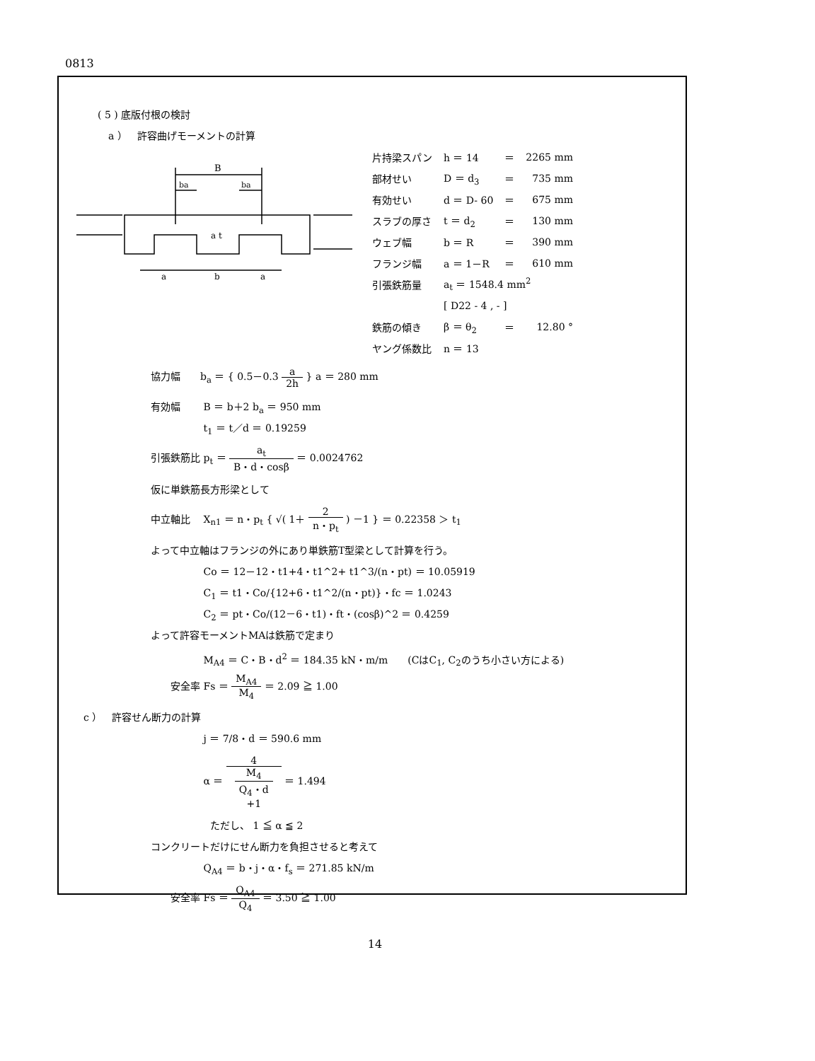0813
( 5 ) 底版付根の検討
a ）　許容曲げモーメントの計算
B
ba
ba
a t
a
b
a
| 片持梁スパン | h ＝ 14 | ＝ | 2265 mm |
| 部材せい | D ＝ d<sub>3</sub> | ＝ | 735 mm |
| 有効せい | d ＝ D- 60 | ＝ | 675 mm |
| スラブの厚さ | t ＝ d<sub>2</sub> | ＝ | 130 mm |
| ウェブ幅 | b ＝ R | ＝ | 390 mm |
| フランジ幅 | a ＝ 1－R | ＝ | 610 mm |
| 引張鉄筋量 | a<sub>t</sub> ＝ 1548.4 mm<sup>2</sup> | | |
| | [ D22 - 4 , - ] | | |
| 鉄筋の傾き | β ＝ θ<sub>2</sub> | ＝ | 12.80 ° |
| ヤング係数比 | n ＝ 13 | | |
協力幅　　b<sub>a</sub> ＝ { 0.5－0.3 a 2h } a ＝ 280 mm
有効幅　　 B ＝ b＋2 b<sub>a</sub> ＝ 950 mm
　　　　　 t<sub>1</sub> ＝ t／d ＝ 0.19259
引張鉄筋比 p<sub>t</sub> ＝ a<sub>t</sub> B・d・cosβ ＝ 0.0024762
仮に単鉄筋長方形梁として
中立軸比　 X<sub>n1</sub> ＝ n・p<sub>t</sub> { √( 1＋ 2 n・p<sub>t</sub> ) －1 } ＝ 0.22358 ＞ t<sub>1</sub>
よって中立軸はフランジの外にあり単鉄筋T型梁として計算を行う。
　　　　　 Co ＝ 12－12・t1+4・t1^2+ t1^3/(n・pt) ＝ 10.05919
　　　　　 C<sub>1</sub> ＝ t1・Co/{12+6・t1^2/(n・pt)}・fc ＝ 1.0243
　　　　　 C<sub>2</sub> ＝ pt・Co/(12－6・t1)・ft・(cosβ)^2 ＝ 0.4259
よって許容モーメントMAは鉄筋で定まり
　　　　　 M<sub>A4</sub> ＝ C・B・d<sup>2</sup> ＝ 184.35 kN・m/m　　(CはC<sub>1</sub>, C<sub>2</sub>のうち小さい方による)
　　安全率 Fs ＝ M<sub>A4</sub> M<sub>4</sub> ＝ 2.09 ≧ 1.00
c ）　許容せん断力の計算
　　　　　 j ＝ 7/8・d ＝ 590.6 mm
　　　　　 α ＝ 4 M<sub>4</sub>
Q<sub>4</sub>・d
+1 ＝ 1.494
　　　　　　ただし、 1 ≦ α ≦ 2
コンクリートだけにせん断力を負担させると考えて
　　　　　 Q<sub>A4</sub> ＝ b・j・α・f<sub>s</sub> ＝ 271.85 kN/m
　　安全率 Fs ＝ Q<sub>A4</sub> Q<sub>4</sub> ＝ 3.50 ≧ 1.00
14